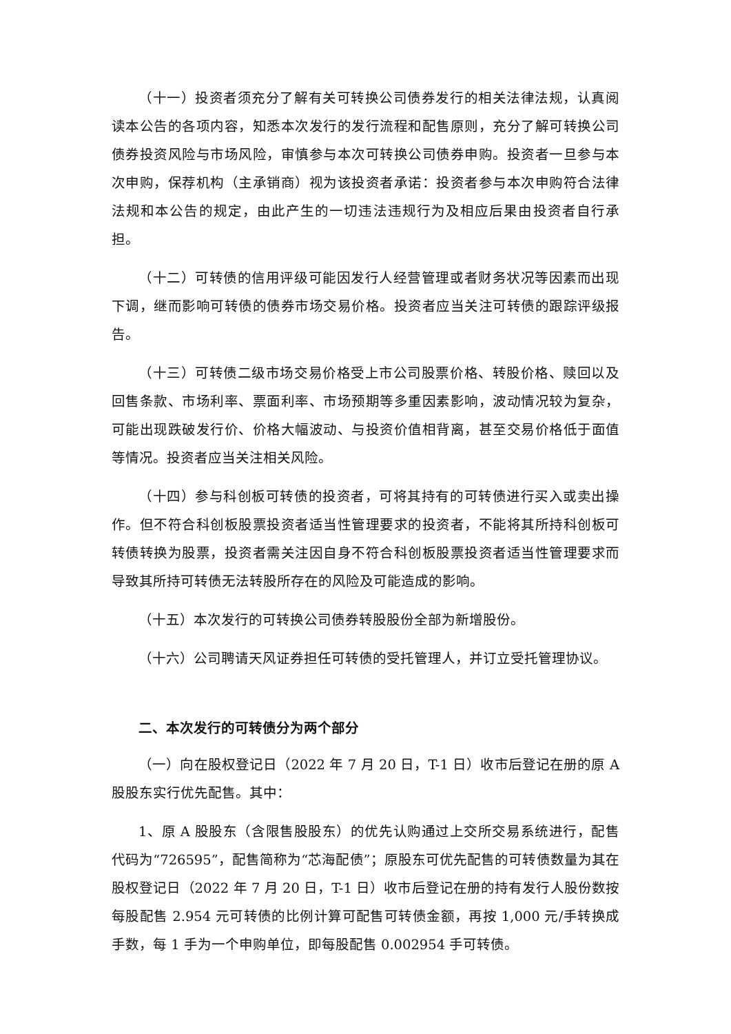（十一）投资者须充分了解有关可转换公司债券发行的相关法律法规，认真阅读本公告的各项内容，知悉本次发行的发行流程和配售原则，充分了解可转换公司债券投资风险与市场风险，审慎参与本次可转换公司债券申购。投资者一旦参与本次申购，保荐机构（主承销商）视为该投资者承诺：投资者参与本次申购符合法律法规和本公告的规定，由此产生的一切违法违规行为及相应后果由投资者自行承担。
（十二）可转债的信用评级可能因发行人经营管理或者财务状况等因素而出现下调，继而影响可转债的债券市场交易价格。投资者应当关注可转债的跟踪评级报告。
（十三）可转债二级市场交易价格受上市公司股票价格、转股价格、赎回以及回售条款、市场利率、票面利率、市场预期等多重因素影响，波动情况较为复杂，可能出现跌破发行价、价格大幅波动、与投资价值相背离，甚至交易价格低于面值等情况。投资者应当关注相关风险。
（十四）参与科创板可转债的投资者，可将其持有的可转债进行买入或卖出操作。但不符合科创板股票投资者适当性管理要求的投资者，不能将其所持科创板可转债转换为股票，投资者需关注因自身不符合科创板股票投资者适当性管理要求而导致其所持可转债无法转股所存在的风险及可能造成的影响。
（十五）本次发行的可转换公司债券转股股份全部为新增股份。
（十六）公司聘请天风证券担任可转债的受托管理人，并订立受托管理协议。
二、本次发行的可转债分为两个部分
（一）向在股权登记日（2022 年 7 月 20 日，T-1 日）收市后登记在册的原 A 股股东实行优先配售。其中：
1、原 A 股股东（含限售股股东）的优先认购通过上交所交易系统进行，配售代码为“726595”，配售简称为“芯海配债”；原股东可优先配售的可转债数量为其在股权登记日（2022 年 7 月 20 日，T-1 日）收市后登记在册的持有发行人股份数按每股配售 2.954 元可转债的比例计算可配售可转债金额，再按 1,000 元/手转换成手数，每 1 手为一个申购单位，即每股配售 0.002954 手可转债。